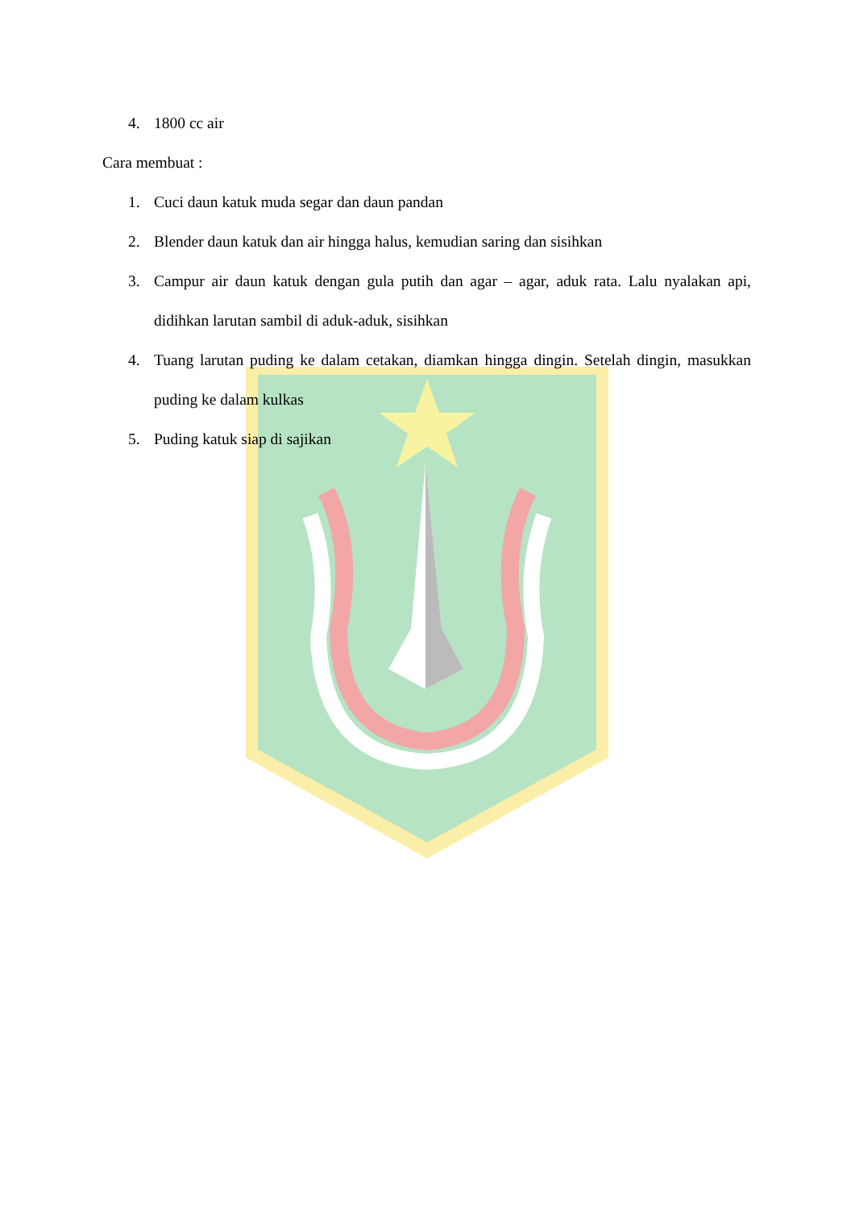4. 1800 cc air
Cara membuat :
1. Cuci daun katuk muda segar dan daun pandan
2. Blender daun katuk dan air hingga halus, kemudian saring dan sisihkan
3. Campur air daun katuk dengan gula putih dan agar – agar, aduk rata. Lalu nyalakan api, didihkan larutan sambil di aduk-aduk, sisihkan
4. Tuang larutan puding ke dalam cetakan, diamkan hingga dingin. Setelah dingin, masukkan puding ke dalam kulkas
5. Puding katuk siap di sajikan